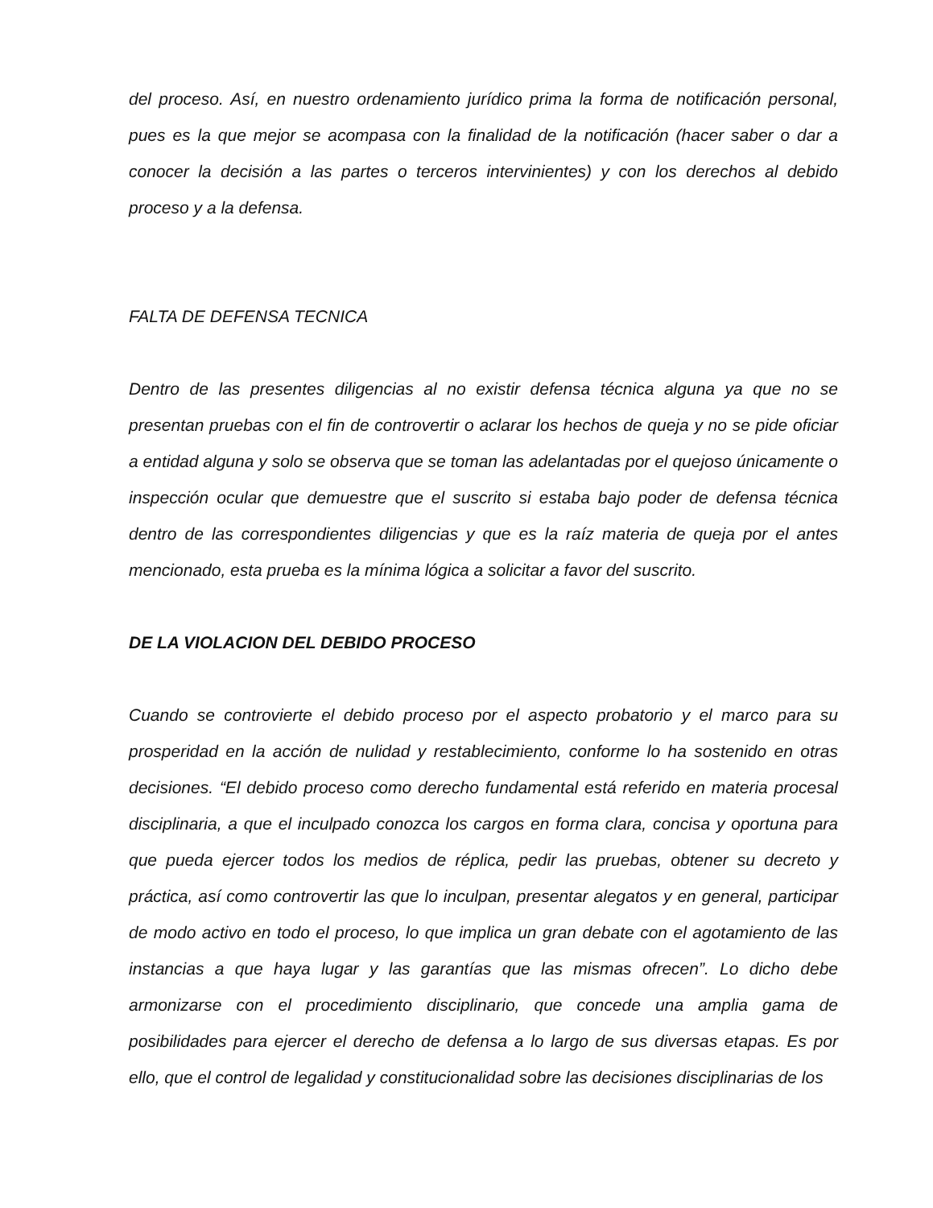del proceso. Así, en nuestro ordenamiento jurídico prima la forma de notificación personal, pues es la que mejor se acompasa con la finalidad de la notificación (hacer saber o dar a conocer la decisión a las partes o terceros intervinientes) y con los derechos al debido proceso y a la defensa.
FALTA DE DEFENSA TECNICA
Dentro de las presentes diligencias al no existir defensa técnica alguna ya que no se presentan pruebas con el fin de controvertir o aclarar los hechos de queja y no se pide oficiar a entidad alguna y solo se observa que se toman las adelantadas por el quejoso únicamente o inspección ocular que demuestre que el suscrito si estaba bajo poder de defensa técnica dentro de las correspondientes diligencias y que es la raíz materia de queja por el antes mencionado, esta prueba es la mínima lógica a solicitar a favor del suscrito.
DE LA VIOLACION DEL DEBIDO PROCESO
Cuando se controvierte el debido proceso por el aspecto probatorio y el marco para su prosperidad en la acción de nulidad y restablecimiento, conforme lo ha sostenido en otras decisiones. “El debido proceso como derecho fundamental está referido en materia procesal disciplinaria, a que el inculpado conozca los cargos en forma clara, concisa y oportuna para que pueda ejercer todos los medios de réplica, pedir las pruebas, obtener su decreto y práctica, así como controvertir las que lo inculpan, presentar alegatos y en general, participar de modo activo en todo el proceso, lo que implica un gran debate con el agotamiento de las instancias a que haya lugar y las garantías que las mismas ofrecen”. Lo dicho debe armonizarse con el procedimiento disciplinario, que concede una amplia gama de posibilidades para ejercer el derecho de defensa a lo largo de sus diversas etapas. Es por ello, que el control de legalidad y constitucionalidad sobre las decisiones disciplinarias de los